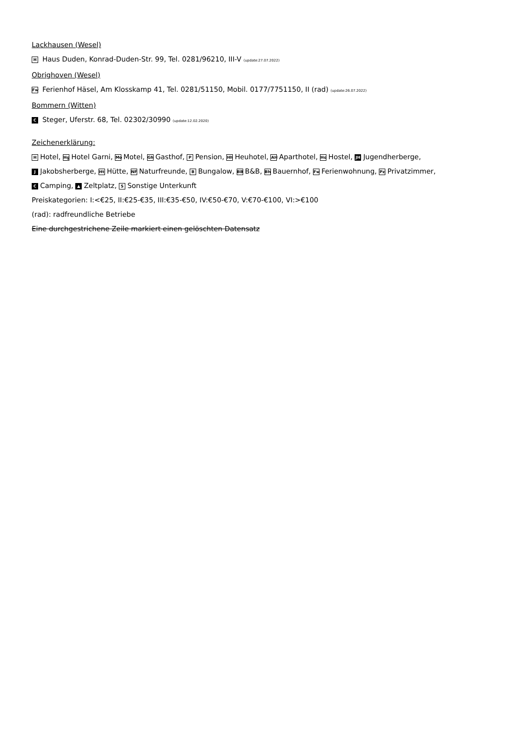Lackhausen (Wesel)
H Haus Duden, Konrad-Duden-Str. 99, Tel. 0281/96210, III-V (update:27.07.2022)
Obrighoven (Wesel)
Fw Ferienhof Häsel, Am Klosskamp 41, Tel. 0281/51150, Mobil. 0177/7751150, II (rad) (update:26.07.2022)
Bommern (Witten)
C Steger, Uferstr. 68, Tel. 02302/30990 (update:12.02.2020)
Zeichenerklärung:
H Hotel, Hg Hotel Garni, Mo Motel, Gh Gasthof, P Pension, Hh Heuhotel, AH Aparthotel, Ho Hostel, JH Jugendherberge,
J Jakobsherberge, Ht Hütte, NF Naturfreunde, B Bungalow, BB B&B, Bh Bauernhof, Fw Ferienwohnung, Pz Privatzimmer,
C Camping, ▲ Zeltplatz, S Sonstige Unterkunft
Preiskategorien: I:<€25, II:€25-€35, III:€35-€50, IV:€50-€70, V:€70-€100, VI:>€100
(rad): radfreundliche Betriebe
Eine durchgestrichene Zeile markiert einen gelöschten Datensatz